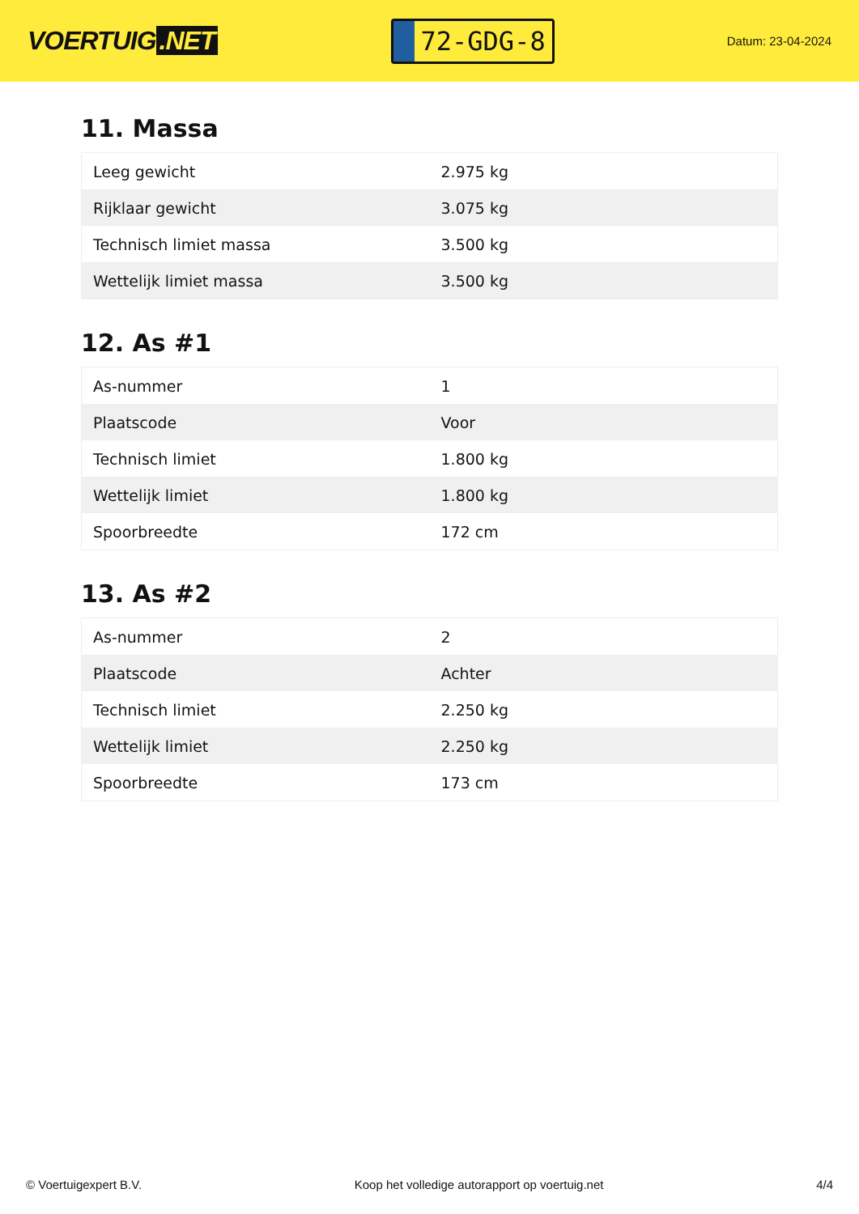VOERTUIG.NET
72-GDG-8
Datum: 23-04-2024
11. Massa
| Leeg gewicht | 2.975 kg |
| Rijklaar gewicht | 3.075 kg |
| Technisch limiet massa | 3.500 kg |
| Wettelijk limiet massa | 3.500 kg |
12. As #1
| As-nummer | 1 |
| Plaatscode | Voor |
| Technisch limiet | 1.800 kg |
| Wettelijk limiet | 1.800 kg |
| Spoorbreedte | 172 cm |
13. As #2
| As-nummer | 2 |
| Plaatscode | Achter |
| Technisch limiet | 2.250 kg |
| Wettelijk limiet | 2.250 kg |
| Spoorbreedte | 173 cm |
© Voertuigexpert B.V. Koop het volledige autorapport op voertuig.net 4/4